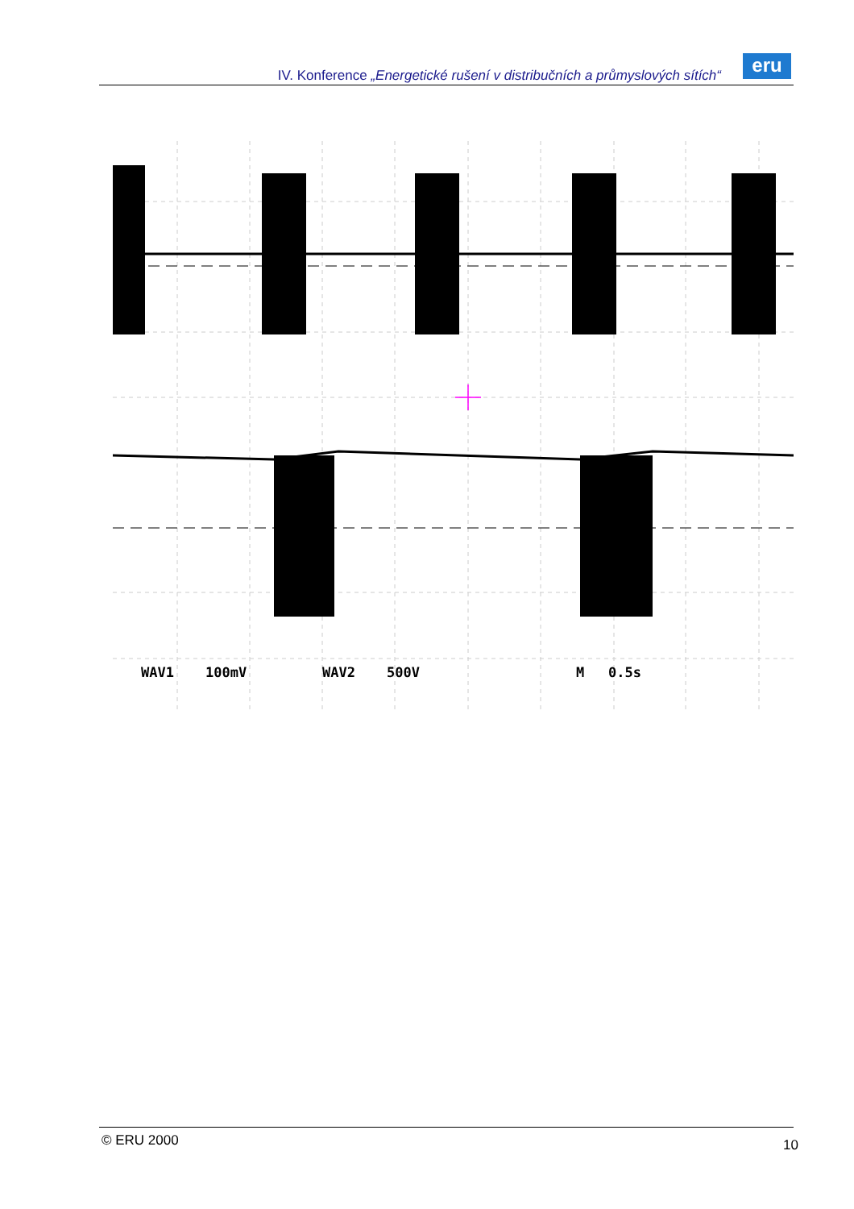IV. Konference „Energetické rušení v distribučních a průmyslových sítích“
eru
WAV1
100mV
WAV2
500V
M
0.5s
© ERU 2000 10